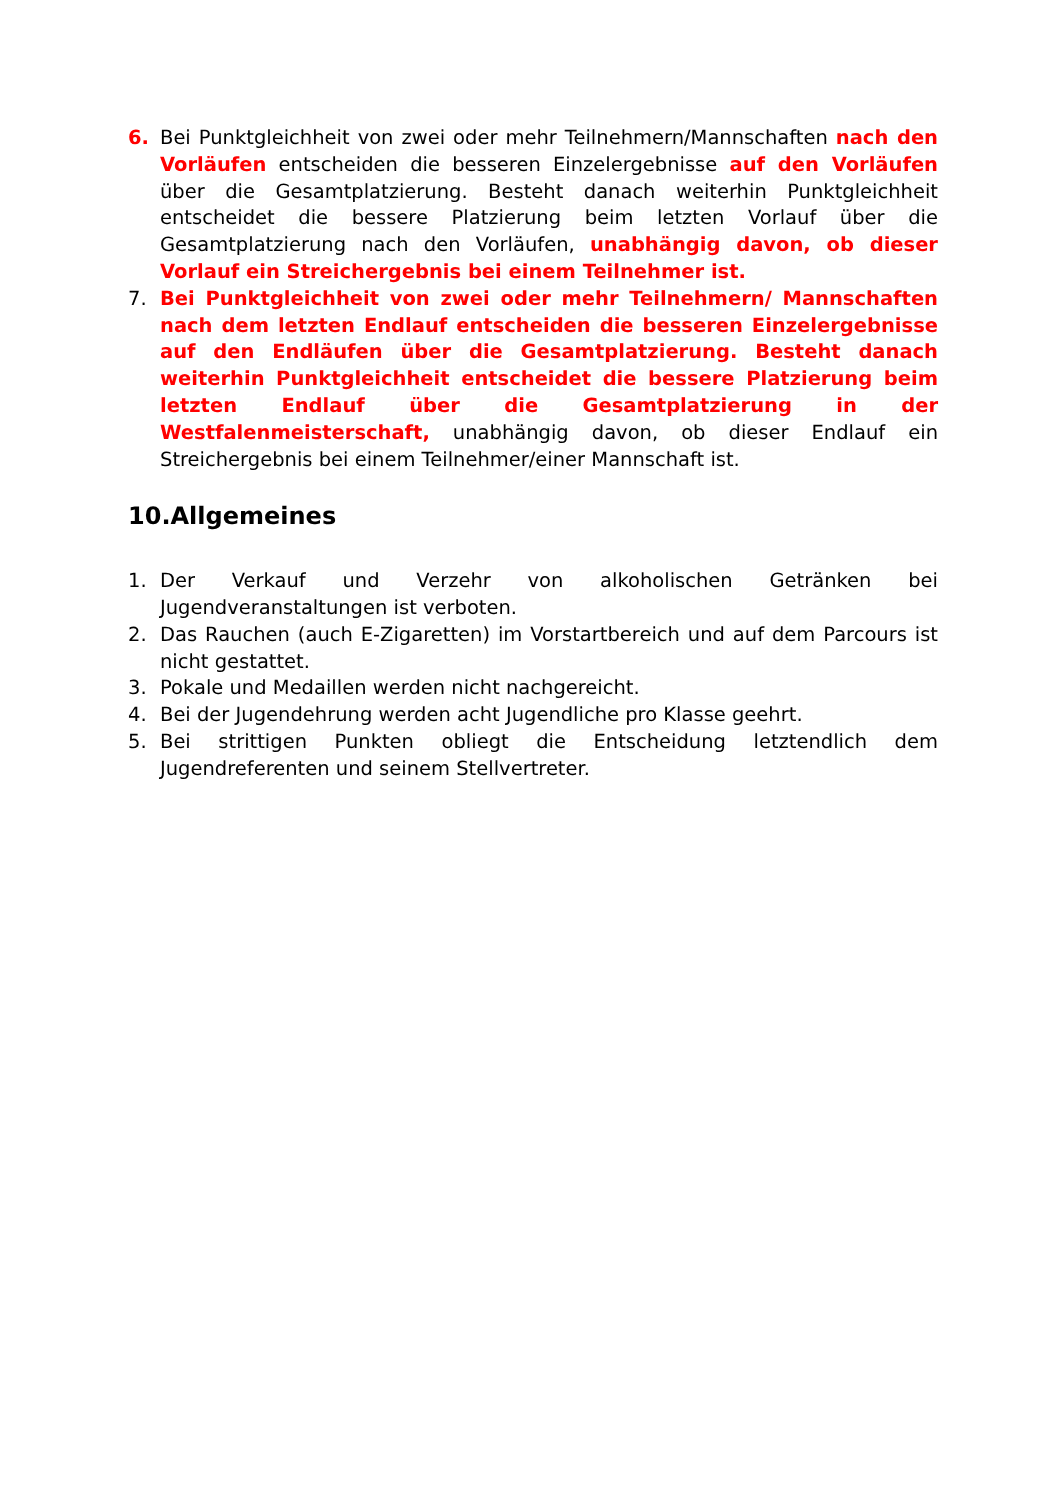6. Bei Punktgleichheit von zwei oder mehr Teilnehmern/Mannschaften nach den Vorläufen entscheiden die besseren Einzelergebnisse auf den Vorläufen über die Gesamtplatzierung. Besteht danach weiterhin Punktgleichheit entscheidet die bessere Platzierung beim letzten Vorlauf über die Gesamtplatzierung nach den Vorläufen, unabhängig davon, ob dieser Vorlauf ein Streichergebnis bei einem Teilnehmer ist.
7. Bei Punktgleichheit von zwei oder mehr Teilnehmern/ Mannschaften nach dem letzten Endlauf entscheiden die besseren Einzelergebnisse auf den Endläufen über die Gesamtplatzierung. Besteht danach weiterhin Punktgleichheit entscheidet die bessere Platzierung beim letzten Endlauf über die Gesamtplatzierung in der Westfalenmeisterschaft, unabhängig davon, ob dieser Endlauf ein Streichergebnis bei einem Teilnehmer/einer Mannschaft ist.
10.Allgemeines
1. Der Verkauf und Verzehr von alkoholischen Getränken bei Jugendveranstaltungen ist verboten.
2. Das Rauchen (auch E-Zigaretten) im Vorstartbereich und auf dem Parcours ist nicht gestattet.
3. Pokale und Medaillen werden nicht nachgereicht.
4. Bei der Jugendehrung werden acht Jugendliche pro Klasse geehrt.
5. Bei strittigen Punkten obliegt die Entscheidung letztendlich dem Jugendreferenten und seinem Stellvertreter.